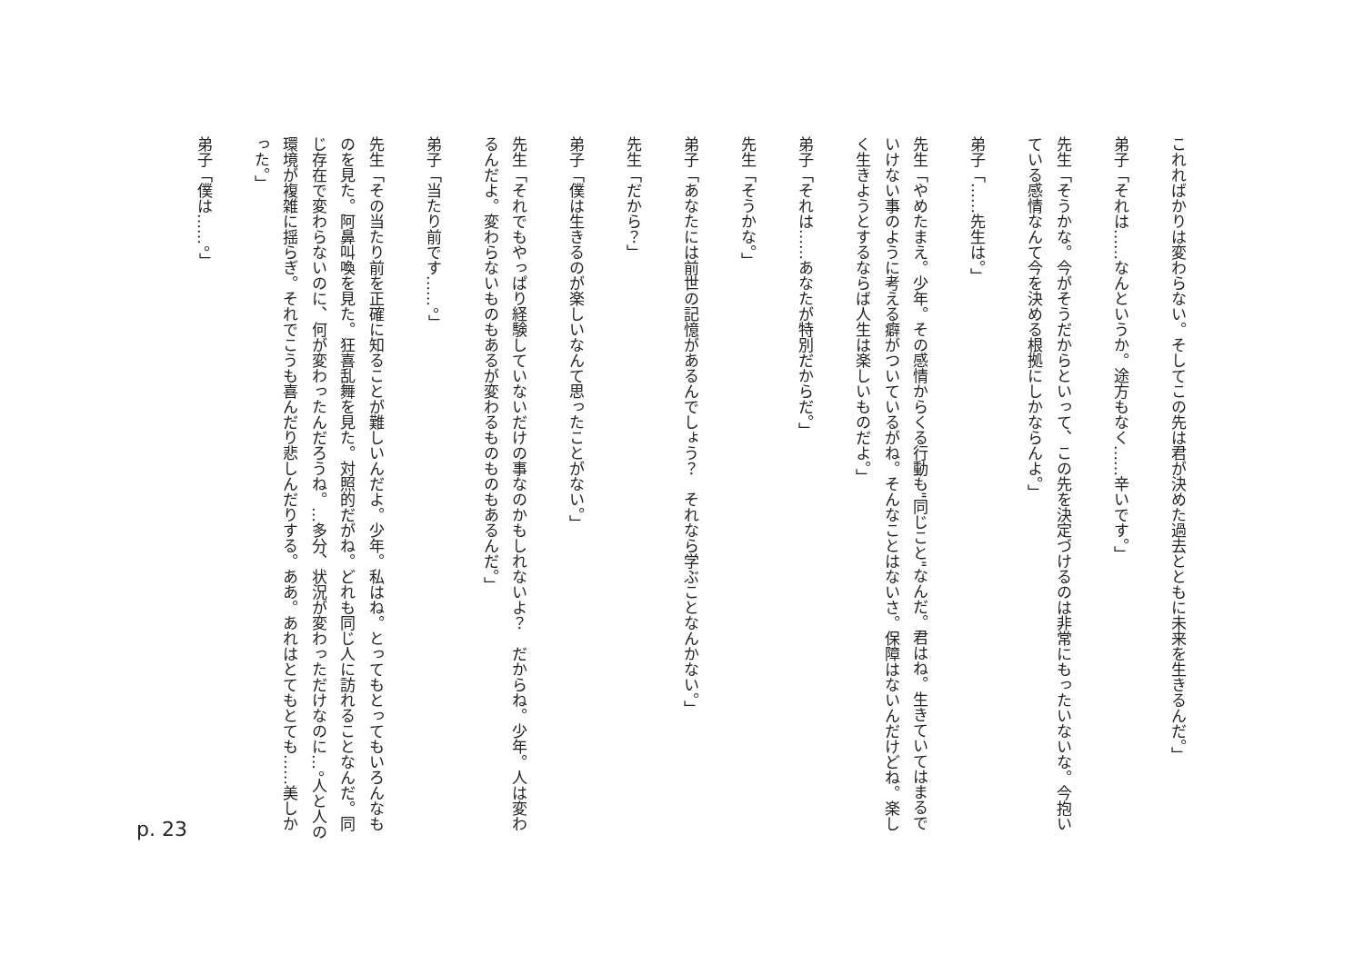これればかりは変わらない。そしてこの先は君が決めた過去とともに未来を生きるんだ。」
弟子「それは……なんというか。途方もなく……辛いです。」
先生「そうかな。今がそうだからといって、この先を決定づけるのは非常にもったいないな。今抱いている感情なんて今を決める根拠にしかならんよ。」
弟子「……先生は。」
先生「やめたまえ。少年。その感情からくる行動も"同じこと"なんだ。君はね。生きていてはまるでいけない事のように考える癖がついているがね。そんなことはないさ。保障はないんだけどね。楽しく生きようとするならば人生は楽しいものだよ。」
弟子「それは……あなたが特別だからだ。」
先生「そうかな。」
弟子「あなたには前世の記憶があるんでしょう？　それなら学ぶことなんかない。」
先生「だから？」
弟子「僕は生きるのが楽しいなんて思ったことがない。」
先生「それでもやっぱり経験していないだけの事なのかもしれないよ？　だからね。少年。人は変わるんだよ。変わらないものもあるが変わるものものもあるんだ。」
弟子「当たり前です……。」
先生「その当たり前を正確に知ることが難しいんだよ。少年。私はね。とってもとってもいろんなものを見た。阿鼻叫喚を見た。狂喜乱舞を見た。対照的だがね。どれも同じ人に訪れることなんだ。同じ存在で変わらないのに、何が変わったんだろうね。…多分、状況が変わっただけなのに…。人と人の環境が複雑に揺らぎ。それでこうも喜んだり悲しんだりする。ああ。あれはとてもとても……美しかった。」
弟子「僕は……。」
p. 23